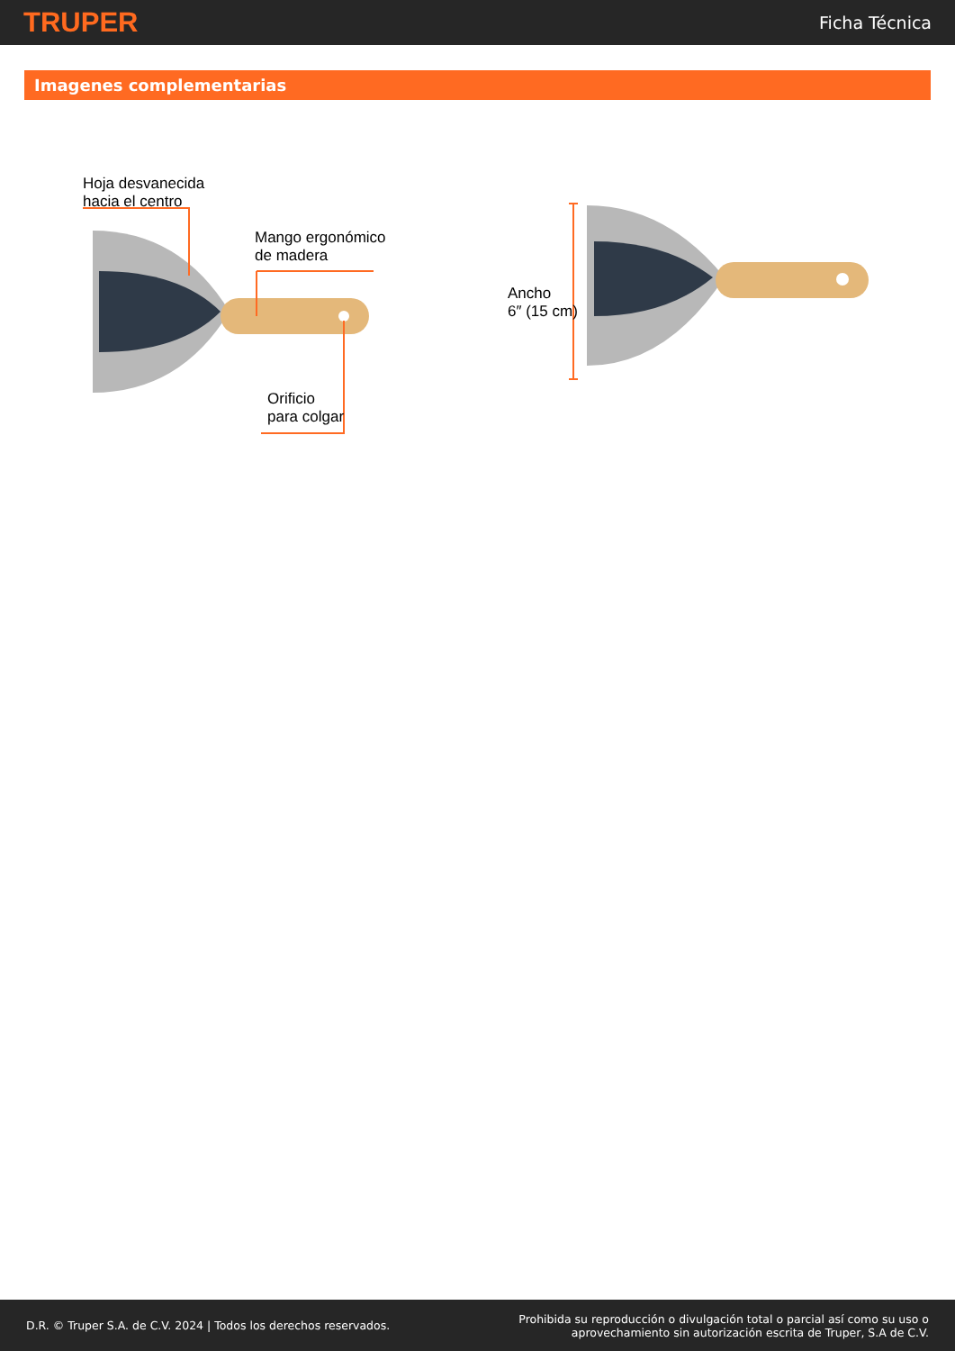TRUPER
Ficha Técnica
Imagenes complementarias
Hoja desvanecida
hacia el centro
Mango ergonómico
de madera
Orificio
para colgar
Ancho
6″ (15 cm)
D.R. © Truper S.A. de C.V. 2024 | Todos los derechos reservados.
Prohibida su reproducción o divulgación total o parcial así como su uso o
aprovechamiento sin autorización escrita de Truper, S.A de C.V.